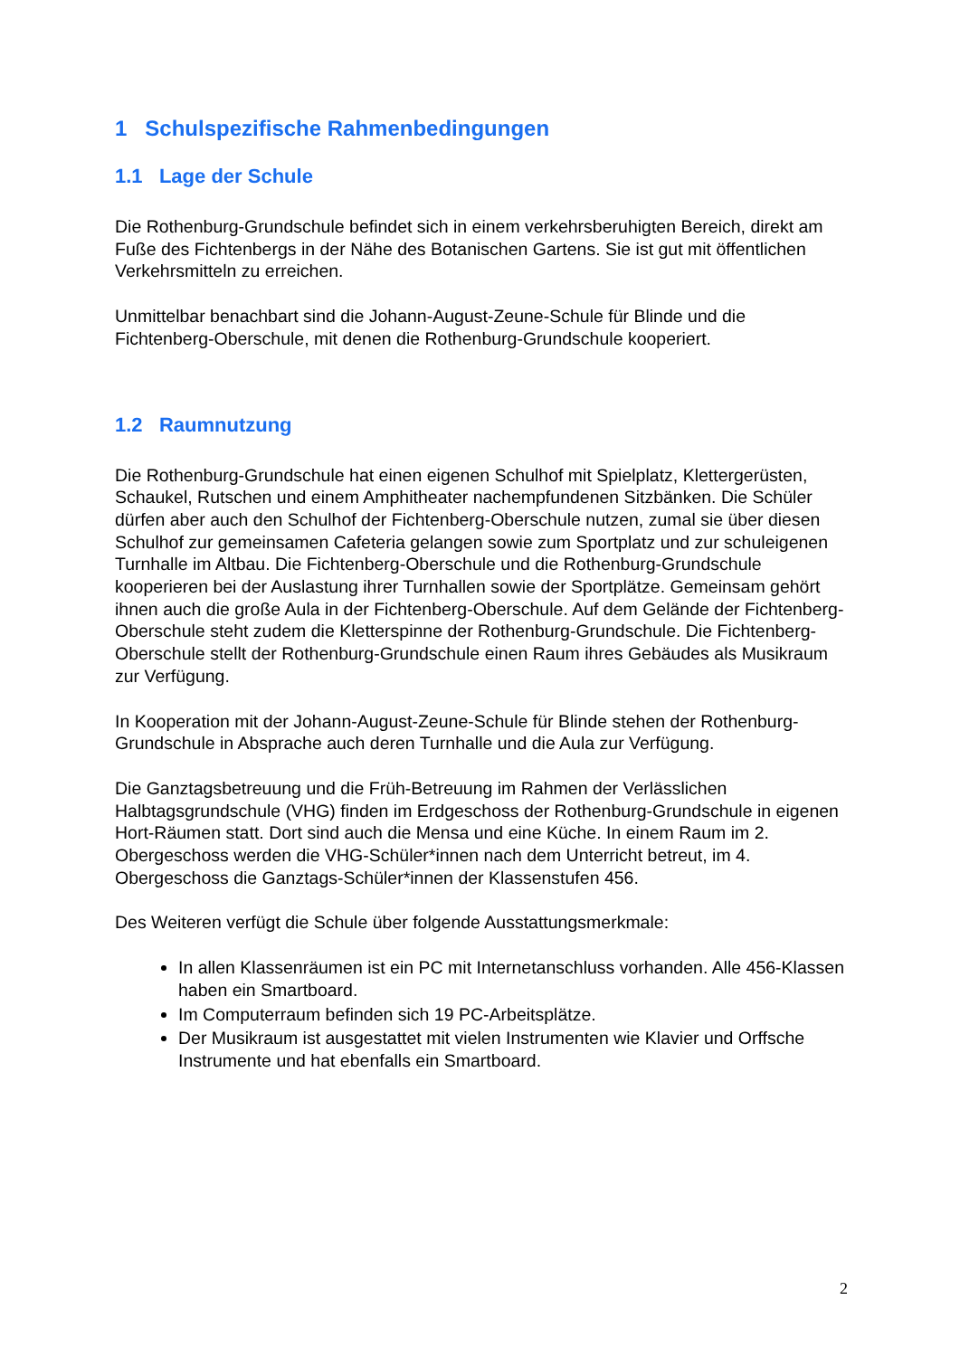1 Schulspezifische Rahmenbedingungen
1.1 Lage der Schule
Die Rothenburg-Grundschule befindet sich in einem verkehrsberuhigten Bereich, direkt am Fuße des Fichtenbergs in der Nähe des Botanischen Gartens. Sie ist gut mit öffentlichen Verkehrsmitteln zu erreichen.
Unmittelbar benachbart sind die Johann-August-Zeune-Schule für Blinde und die Fichtenberg-Oberschule, mit denen die Rothenburg-Grundschule kooperiert.
1.2 Raumnutzung
Die Rothenburg-Grundschule hat einen eigenen Schulhof mit Spielplatz, Klettergerüsten, Schaukel, Rutschen und einem Amphitheater nachempfundenen Sitzbänken. Die Schüler dürfen aber auch den Schulhof der Fichtenberg-Oberschule nutzen, zumal sie über diesen Schulhof zur gemeinsamen Cafeteria gelangen sowie zum Sportplatz und zur schuleigenen Turnhalle im Altbau. Die Fichtenberg-Oberschule und die Rothenburg-Grundschule kooperieren bei der Auslastung ihrer Turnhallen sowie der Sportplätze. Gemeinsam gehört ihnen auch die große Aula in der Fichtenberg-Oberschule. Auf dem Gelände der Fichtenberg-Oberschule steht zudem die Kletterspinne der Rothenburg-Grundschule. Die Fichtenberg-Oberschule stellt der Rothenburg-Grundschule einen Raum ihres Gebäudes als Musikraum zur Verfügung.
In Kooperation mit der Johann-August-Zeune-Schule für Blinde stehen der Rothenburg-Grundschule in Absprache auch deren Turnhalle und die Aula zur Verfügung.
Die Ganztagsbetreuung und die Früh-Betreuung im Rahmen der Verlässlichen Halbtagsgrundschule (VHG) finden im Erdgeschoss der Rothenburg-Grundschule in eigenen Hort-Räumen statt. Dort sind auch die Mensa und eine Küche. In einem Raum im 2. Obergeschoss werden die VHG-Schüler*innen nach dem Unterricht betreut, im 4. Obergeschoss die Ganztags-Schüler*innen der Klassenstufen 456.
Des Weiteren verfügt die Schule über folgende Ausstattungsmerkmale:
In allen Klassenräumen ist ein PC mit Internetanschluss vorhanden. Alle 456-Klassen haben ein Smartboard.
Im Computerraum befinden sich 19 PC-Arbeitsplätze.
Der Musikraum ist ausgestattet mit vielen Instrumenten wie Klavier und Orffsche Instrumente und hat ebenfalls ein Smartboard.
2